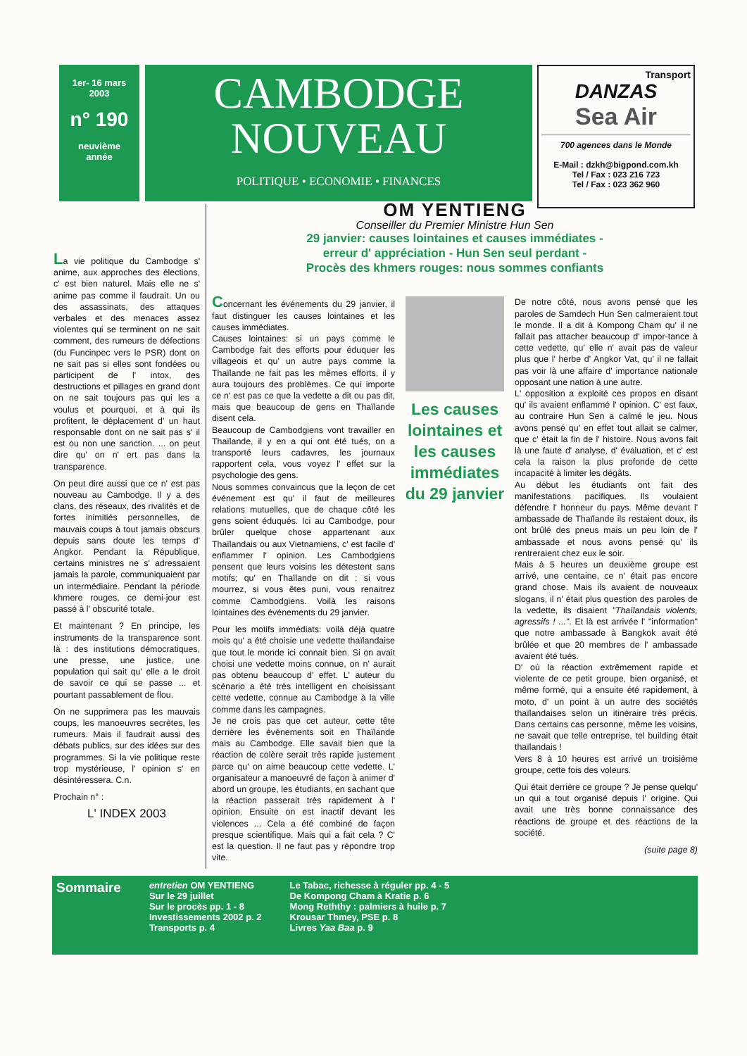1er- 16 mars
2003
n° 190
neuvième
année
CAMBODGE
NOUVEAU
POLITIQUE • ECONOMIE • FINANCES
Transport
DANZAS
Sea Air
700 agences dans le Monde
E-Mail : dzkh@bigpond.com.kh
Tel / Fax : 023 216 723
Tel / Fax : 023 362 960
La vie politique du Cambodge s' anime, aux approches des élections, c' est bien naturel. Mais elle ne s' anime pas comme il faudrait. Un ou des assassinats, des attaques verbales et des menaces assez violentes qui se terminent on ne sait comment, des rumeurs de défections (du Funcinpec vers le PSR) dont on ne sait pas si elles sont fondées ou participent de l' intox, des destructions et pillages en grand dont on ne sait toujours pas qui les a voulus et pourquoi, et à qui ils profitent, le déplacement d' un haut responsable dont on ne sait pas s' il est ou non une sanction. ... on peut dire qu' on n' ert pas dans la transparence.
On peut dire aussi que ce n' est pas nouveau au Cambodge. Il y a des clans, des réseaux, des rivalités et de fortes inimitiés personnelles, de mauvais coups à tout jamais obscurs depuis sans doute les temps d' Angkor. Pendant la République, certains ministres ne s' adressaient jamais la parole, communiquaient par un intermédiaire. Pendant la période khmere rouges, ce demi-jour est passé à l' obscurité totale.
Et maintenant ? En principe, les instruments de la transparence sont là : des institutions démocratiques, une presse, une justice, une population qui sait qu' elle a le droit de savoir ce qui se passe ... et pourtant passablement de flou.
On ne supprimera pas les mauvais coups, les manoeuvres secrètes, les rumeurs. Mais il faudrait aussi des débats publics, sur des idées sur des programmes. Si la vie politique reste trop mystérieuse, l' opinion s' en désintéressera. C.n.
Prochain n° :
L' INDEX 2003
OM YENTIENG
Conseiller du Premier Ministre Hun Sen
29 janvier: causes lointaines et causes immédiates -
erreur d' appréciation - Hun Sen seul perdant -
Procès des khmers rouges: nous sommes confiants
Concernant les événements du 29 janvier, il faut distinguer les causes lointaines et les causes immédiates.
Causes lointaines: si un pays comme le Cambodge fait des efforts pour éduquer les villageois et qu' un autre pays comme la Thaïlande ne fait pas les mêmes efforts, il y aura toujours des problèmes. Ce qui importe ce n' est pas ce que la vedette a dit ou pas dit, mais que beaucoup de gens en Thaïlande disent cela.
Beaucoup de Cambodgiens vont travailler en Thaïlande, il y en a qui ont été tués, on a transporté leurs cadavres, les journaux rapportent cela, vous voyez l' effet sur la psychologie des gens.
Nous sommes convaincus que la leçon de cet événement est qu' il faut de meilleures relations mutuelles, que de chaque côté les gens soient éduqués. Ici au Cambodge, pour brûler quelque chose appartenant aux Thaïlandais ou aux Vietnamiens, c' est facile d' enflammer l' opinion. Les Cambodgiens pensent que leurs voisins les détestent sans motifs; qu' en Thaïlande on dit : si vous mourrez, si vous êtes puni, vous renaitrez comme Cambodgiens. Voilà les raisons lointaines des événements du 29 janvier.
Pour les motifs immédiats: voilà déjà quatre mois qu' a été choisie une vedette thaïlandaise que tout le monde ici connait bien. Si on avait choisi une vedette moins connue, on n' aurait pas obtenu beaucoup d' effet. L' auteur du scénario a été très intelligent en choisissant cette vedette, connue au Cambodge à la ville comme dans les campagnes.
Je ne crois pas que cet auteur, cette tête derrière les événements soit en Thaïlande mais au Cambodge. Elle savait bien que la réaction de colère serait très rapide justement parce qu' on aime beaucoup cette vedette. L' organisateur a manoeuvré de façon à animer d' abord un groupe, les étudiants, en sachant que la réaction passerait très rapidement à l' opinion. Ensuite on est inactif devant les violences ... Cela a été combiné de façon presque scientifique. Mais qui a fait cela ? C' est la question. Il ne faut pas y répondre trop vite.
Les causes lointaines et les causes immédiates du 29 janvier
De notre côté, nous avons pensé que les paroles de Samdech Hun Sen calmeraient tout le monde. Il a dit à Kompong Cham qu' il ne fallait pas attacher beaucoup d' impor-tance à cette vedette, qu' elle n' avait pas de valeur plus que l' herbe d' Angkor Vat, qu' il ne fallait pas voir là une affaire d' importance nationale opposant une nation à une autre.
L' opposition a exploité ces propos en disant qu' ils avaient enflammé l' opinion. C' est faux, au contraire Hun Sen a calmé le jeu. Nous avons pensé qu' en effet tout allait se calmer, que c' était la fin de l' histoire. Nous avons fait là une faute d' analyse, d' évaluation, et c' est cela la raison la plus profonde de cette incapacité à limiter les dégâts.
Au début les étudiants ont fait des manifestations pacifiques. Ils voulaient défendre l' honneur du pays. Même devant l' ambassade de Thaïlande ils restaient doux, ils ont brûlé des pneus mais un peu loin de l' ambassade et nous avons pensé qu' ils rentreraient chez eux le soir.
Mais à 5 heures un deuxième groupe est arrivé, une centaine, ce n' était pas encore grand chose. Mais ils avaient de nouveaux slogans, il n' était plus question des paroles de la vedette, ils disaient "Thaïlandais violents, agressifs ! ...". Et là est arrivée l' "information" que notre ambassade à Bangkok avait été brûlée et que 20 membres de l' ambassade avaient été tués.
D' où la réaction extrêmement rapide et violente de ce petit groupe, bien organisé, et même formé, qui a ensuite été rapidement, à moto, d' un point à un autre des sociétés thaïlandaises selon un itinéraire très précis. Dans certains cas personne, même les voisins, ne savait que telle entreprise, tel building était thaïlandais !
Vers 8 à 10 heures est arrivé un troisième groupe, cette fois des voleurs.
Qui était derrière ce groupe ? Je pense quelqu' un qui a tout organisé depuis l' origine. Qui avait une très bonne connaissance des réactions de groupe et des réactions de la société.
(suite page 8)
Sommaire
entretien OM YENTIENG
Sur le 29 juillet
Sur le procès pp. 1 - 8
Investissements 2002 p. 2
Transports p. 4
Le Tabac, richesse à réguler pp. 4 - 5
De Kompong Cham à Kratie p. 6
Mong Reththy : palmiers à huile p. 7
Krousar Thmey, PSE p. 8
Livres Yaa Baa p. 9